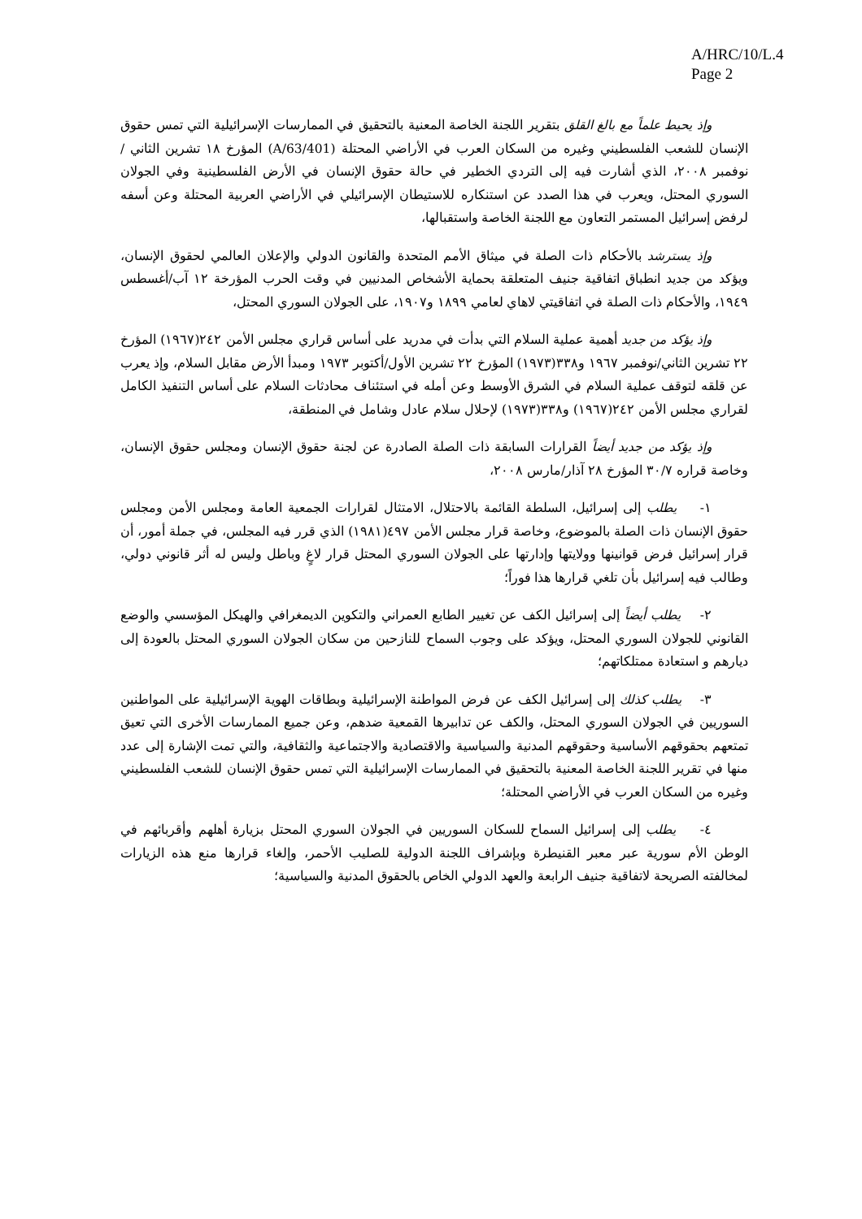A/HRC/10/L.4
Page 2
وإذ يحيط علماً مع بالغ القلق بتقرير اللجنة الخاصة المعنية بالتحقيق في الممارسات الإسرائيلية التي تمس حقوق الإنسان للشعب الفلسطيني وغيره من السكان العرب في الأراضي المحتلة (A/63/401) المؤرخ ١٨ تشرين الثاني /نوفمبر ٢٠٠٨، الذي أشارت فيه إلى التردي الخطير في حالة حقوق الإنسان في الأرض الفلسطينية وفي الجولان السوري المحتل، ويعرب في هذا الصدد عن استنكاره للاستيطان الإسرائيلي في الأراضي العربية المحتلة وعن أسفه لرفض إسرائيل المستمر التعاون مع اللجنة الخاصة واستقبالها،
وإذ يسترشد بالأحكام ذات الصلة في ميثاق الأمم المتحدة والقانون الدولي والإعلان العالمي لحقوق الإنسان، ويؤكد من جديد انطباق اتفاقية جنيف المتعلقة بحماية الأشخاص المدنيين في وقت الحرب المؤرخة ١٢ آب/أغسطس ١٩٤٩، والأحكام ذات الصلة في اتفاقيتي لاهاي لعامي ١٨٩٩ و١٩٠٧، على الجولان السوري المحتل،
وإذ يؤكد من جديد أهمية عملية السلام التي بدأت في مدريد على أساس قراري مجلس الأمن ٢٤٢(١٩٦٧) المؤرخ ٢٢ تشرين الثاني/نوفمبر ١٩٦٧ و٣٣٨(١٩٧٣) المؤرخ ٢٢ تشرين الأول/أكتوبر ١٩٧٣ ومبدأ الأرض مقابل السلام، وإذ يعرب عن قلقه لتوقف عملية السلام في الشرق الأوسط وعن أمله في استئناف محادثات السلام على أساس التنفيذ الكامل لقراري مجلس الأمن ٢٤٢(١٩٦٧) و٣٣٨(١٩٧٣) لإحلال سلام عادل وشامل في المنطقة،
وإذ يؤكد من جديد أيضاً القرارات السابقة ذات الصلة الصادرة عن لجنة حقوق الإنسان ومجلس حقوق الإنسان، وخاصة قراره ٣٠/٧ المؤرخ ٢٨ آذار/مارس ٢٠٠٨،
١- يطلب إلى إسرائيل، السلطة القائمة بالاحتلال، الامتثال لقرارات الجمعية العامة ومجلس الأمن ومجلس حقوق الإنسان ذات الصلة بالموضوع، وخاصة قرار مجلس الأمن ٤٩٧(١٩٨١) الذي قرر فيه المجلس، في جملة أمور، أن قرار إسرائيل فرض قوانينها وولايتها وإدارتها على الجولان السوري المحتل قرار لاغٍ وباطل وليس له أثر قانوني دولي، وطالب فيه إسرائيل بأن تلغي قرارها هذا فوراً؛
٢- يطلب أيضاً إلى إسرائيل الكف عن تغيير الطابع العمراني والتكوين الديمغرافي والهيكل المؤسسي والوضع القانوني للجولان السوري المحتل، ويؤكد على وجوب السماح للنازحين من سكان الجولان السوري المحتل بالعودة إلى ديارهم و استعادة ممتلكاتهم؛
٣- يطلب كذلك إلى إسرائيل الكف عن فرض المواطنة الإسرائيلية وبطاقات الهوية الإسرائيلية على المواطنين السوريين في الجولان السوري المحتل، والكف عن تدابيرها القمعية ضدهم، وعن جميع الممارسات الأخرى التي تعيق تمتعهم بحقوقهم الأساسية وحقوقهم المدنية والسياسية والاقتصادية والاجتماعية والثقافية، والتي تمت الإشارة إلى عدد منها في تقرير اللجنة الخاصة المعنية بالتحقيق في الممارسات الإسرائيلية التي تمس حقوق الإنسان للشعب الفلسطيني وغيره من السكان العرب في الأراضي المحتلة؛
٤- يطلب إلى إسرائيل السماح للسكان السوريين في الجولان السوري المحتل بزيارة أهلهم وأقربائهم في الوطن الأم سورية عبر معبر القنيطرة وبإشراف اللجنة الدولية للصليب الأحمر، وإلغاء قرارها منع هذه الزيارات لمخالفته الصريحة لاتفاقية جنيف الرابعة والعهد الدولي الخاص بالحقوق المدنية والسياسية؛